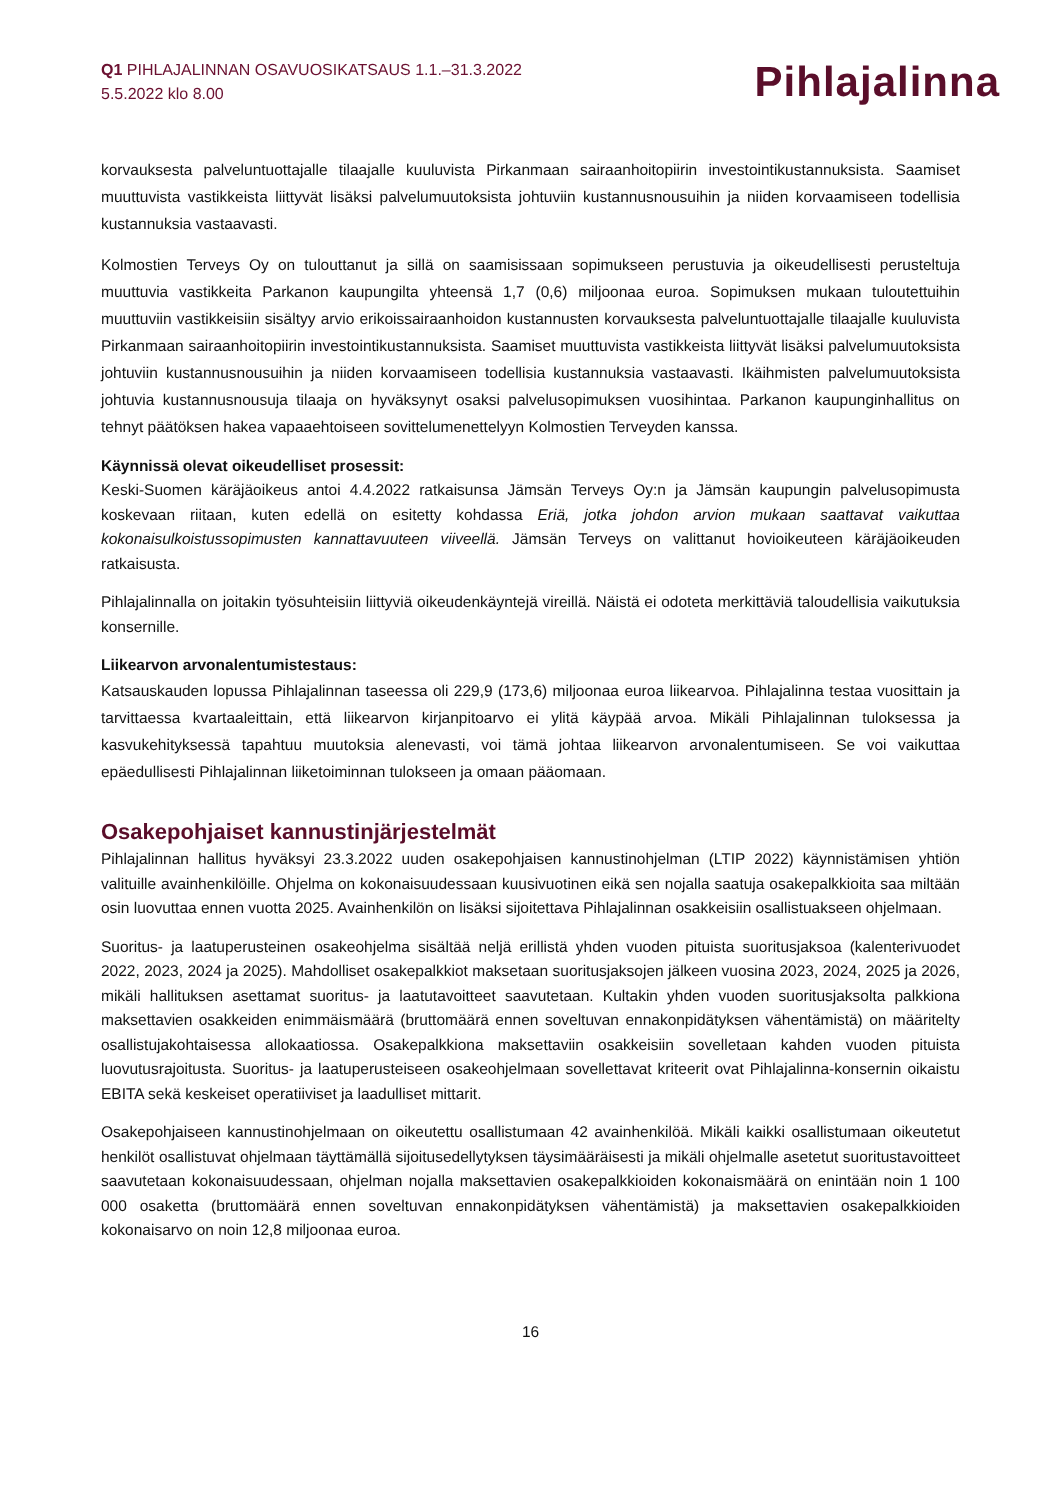Q1 PIHLAJALINNAN OSAVUOSIKATSAUS 1.1.–31.3.2022
5.5.2022 klo 8.00
Pihlajalinna
korvauksesta palveluntuottajalle tilaajalle kuuluvista Pirkanmaan sairaanhoitopiirin investointikustannuksista. Saamiset muuttuvista vastikkeista liittyvät lisäksi palvelumuutoksista johtuviin kustannusnousuihin ja niiden korvaamiseen todellisia kustannuksia vastaavasti.
Kolmostien Terveys Oy on tulouttanut ja sillä on saamisissaan sopimukseen perustuvia ja oikeudellisesti perusteltuja muuttuvia vastikkeita Parkanon kaupungilta yhteensä 1,7 (0,6) miljoonaa euroa. Sopimuksen mukaan tuloutettuihin muuttuviin vastikkeisiin sisältyy arvio erikoissairaanhoidon kustannusten korvauksesta palveluntuottajalle tilaajalle kuuluvista Pirkanmaan sairaanhoitopiirin investointikustannuksista. Saamiset muuttuvista vastikkeista liittyvät lisäksi palvelumuutoksista johtuviin kustannusnousuihin ja niiden korvaamiseen todellisia kustannuksia vastaavasti. Ikäihmisten palvelumuutoksista johtuvia kustannusnousuja tilaaja on hyväksynyt osaksi palvelusopimuksen vuosihintaa. Parkanon kaupunginhallitus on tehnyt päätöksen hakea vapaaehtoiseen sovittelumenettelyyn Kolmostien Terveyden kanssa.
Käynnissä olevat oikeudelliset prosessit:
Keski-Suomen käräjäoikeus antoi 4.4.2022 ratkaisunsa Jämsän Terveys Oy:n ja Jämsän kaupungin palvelusopimusta koskevaan riitaan, kuten edellä on esitetty kohdassa Eriä, jotka johdon arvion mukaan saattavat vaikuttaa kokonaisulkoistussopimusten kannattavuuteen viiveellä. Jämsän Terveys on valittanut hovioikeuteen käräjäoikeuden ratkaisusta.
Pihlajalinnalla on joitakin työsuhteisiin liittyviä oikeudenkäyntejä vireillä. Näistä ei odoteta merkittäviä taloudellisia vaikutuksia konsernille.
Liikearvon arvonalentumistestaus:
Katsauskauden lopussa Pihlajalinnan taseessa oli 229,9 (173,6) miljoonaa euroa liikearvoa. Pihlajalinna testaa vuosittain ja tarvittaessa kvartaaleittain, että liikearvon kirjanpitoarvo ei ylitä käypää arvoa. Mikäli Pihlajalinnan tuloksessa ja kasvukehityksessä tapahtuu muutoksia alenevasti, voi tämä johtaa liikearvon arvonalentumiseen. Se voi vaikuttaa epäedullisesti Pihlajalinnan liiketoiminnan tulokseen ja omaan pääomaan.
Osakepohjaiset kannustinjärjestelmät
Pihlajalinnan hallitus hyväksyi 23.3.2022 uuden osakepohjaisen kannustinohjelman (LTIP 2022) käynnistämisen yhtiön valituille avainhenkilöille. Ohjelma on kokonaisuudessaan kuusivuotinen eikä sen nojalla saatuja osakepalkkioita saa miltään osin luovuttaa ennen vuotta 2025. Avainhenkilön on lisäksi sijoitettava Pihlajalinnan osakkeisiin osallistuakseen ohjelmaan.
Suoritus- ja laatuperusteinen osakeohjelma sisältää neljä erillistä yhden vuoden pituista suoritusjaksoa (kalenterivuodet 2022, 2023, 2024 ja 2025). Mahdolliset osakepalkkiot maksetaan suoritusjaksojen jälkeen vuosina 2023, 2024, 2025 ja 2026, mikäli hallituksen asettamat suoritus- ja laatutavoitteet saavutetaan. Kultakin yhden vuoden suoritusjaksolta palkkiona maksettavien osakkeiden enimmäismäärä (bruttomäärä ennen soveltuvan ennakonpidätyksen vähentämistä) on määritelty osallistujakohtaisessa allokaatiossa. Osakepalkkiona maksettaviin osakkeisiin sovelletaan kahden vuoden pituista luovutusrajoitusta. Suoritus- ja laatuperusteiseen osakeohjelmaan sovellettavat kriteerit ovat Pihlajalinna-konsernin oikaistu EBITA sekä keskeiset operatiiviset ja laadulliset mittarit.
Osakepohjaiseen kannustinohjelmaan on oikeutettu osallistumaan 42 avainhenkilöä. Mikäli kaikki osallistumaan oikeutetut henkilöt osallistuvat ohjelmaan täyttämällä sijoitusedellytyksen täysimääräisesti ja mikäli ohjelmalle asetetut suoritustavoitteet saavutetaan kokonaisuudessaan, ohjelman nojalla maksettavien osakepalkkioiden kokonaismäärä on enintään noin 1 100 000 osaketta (bruttomäärä ennen soveltuvan ennakonpidätyksen vähentämistä) ja maksettavien osakepalkkioiden kokonaisarvo on noin 12,8 miljoonaa euroa.
16